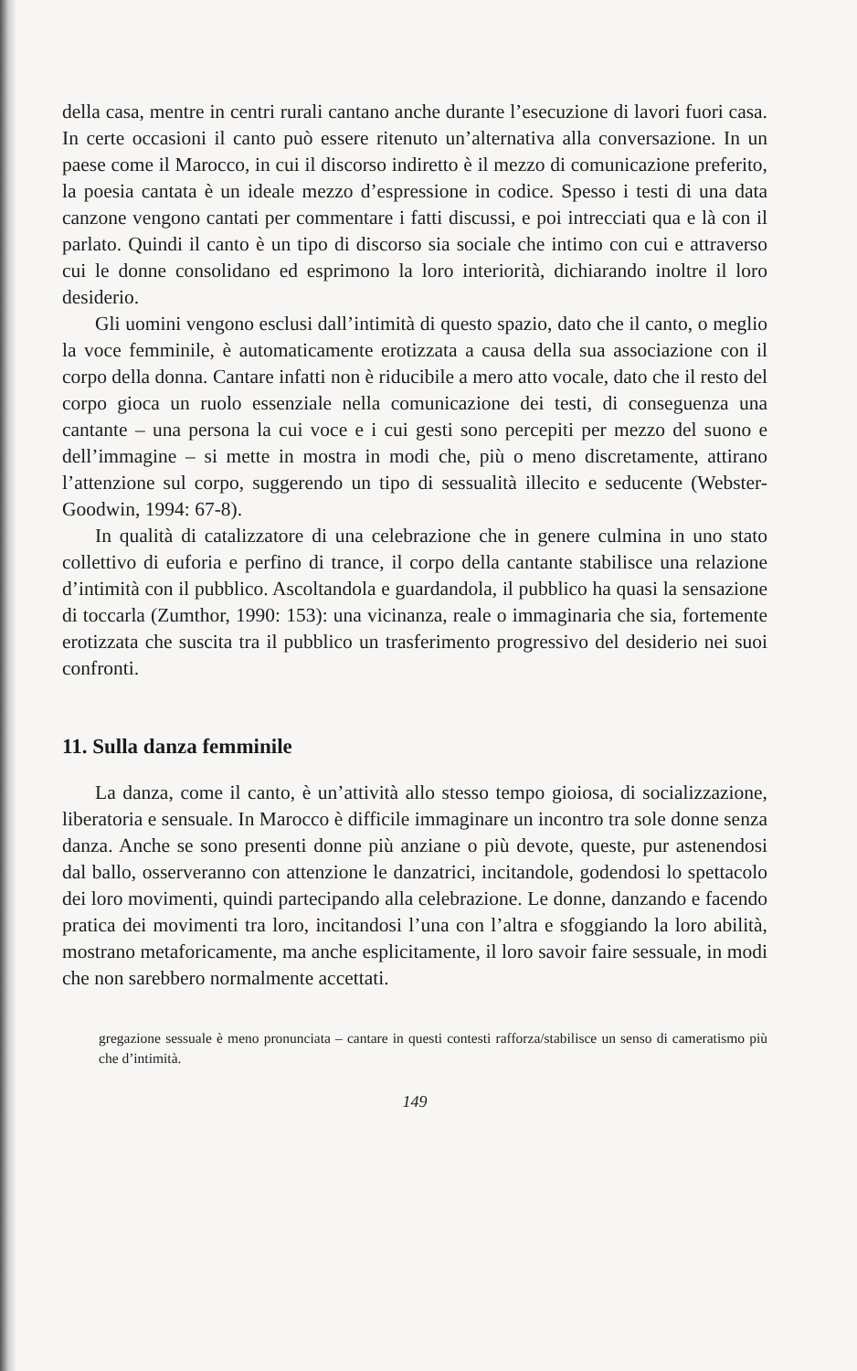della casa, mentre in centri rurali cantano anche durante l’esecuzione di lavori fuori casa. In certe occasioni il canto può essere ritenuto un’alternativa alla conversazione. In un paese come il Marocco, in cui il discorso indiretto è il mezzo di comunicazione preferito, la poesia cantata è un ideale mezzo d’espressione in codice. Spesso i testi di una data canzone vengono cantati per commentare i fatti discussi, e poi intrecciati qua e là con il parlato. Quindi il canto è un tipo di discorso sia sociale che intimo con cui e attraverso cui le donne consolidano ed esprimono la loro interiorità, dichiarando inoltre il loro desiderio.
Gli uomini vengono esclusi dall’intimità di questo spazio, dato che il canto, o meglio la voce femminile, è automaticamente erotizzata a causa della sua associazione con il corpo della donna. Cantare infatti non è riducibile a mero atto vocale, dato che il resto del corpo gioca un ruolo essenziale nella comunicazione dei testi, di conseguenza una cantante – una persona la cui voce e i cui gesti sono percepiti per mezzo del suono e dell’immagine – si mette in mostra in modi che, più o meno discretamente, attirano l’attenzione sul corpo, suggerendo un tipo di sessualità illecito e seducente (Webster-Goodwin, 1994: 67-8).
In qualità di catalizzatore di una celebrazione che in genere culmina in uno stato collettivo di euforia e perfino di trance, il corpo della cantante stabilisce una relazione d’intimità con il pubblico. Ascoltandola e guardandola, il pubblico ha quasi la sensazione di toccarla (Zumthor, 1990: 153): una vicinanza, reale o immaginaria che sia, fortemente erotizzata che suscita tra il pubblico un trasferimento progressivo del desiderio nei suoi confronti.
11. Sulla danza femminile
La danza, come il canto, è un’attività allo stesso tempo gioiosa, di socializzazione, liberatoria e sensuale. In Marocco è difficile immaginare un incontro tra sole donne senza danza. Anche se sono presenti donne più anziane o più devote, queste, pur astenendosi dal ballo, osserveranno con attenzione le danzatrici, incitandole, godendosi lo spettacolo dei loro movimenti, quindi partecipando alla celebrazione. Le donne, danzando e facendo pratica dei movimenti tra loro, incitandosi l’una con l’altra e sfoggiando la loro abilità, mostrano metaforicamente, ma anche esplicitamente, il loro savoir faire sessuale, in modi che non sarebbero normalmente accettati.
gregazione sessuale è meno pronunciata – cantare in questi contesti rafforza/stabilisce un senso di cameratismo più che d’intimità.
149